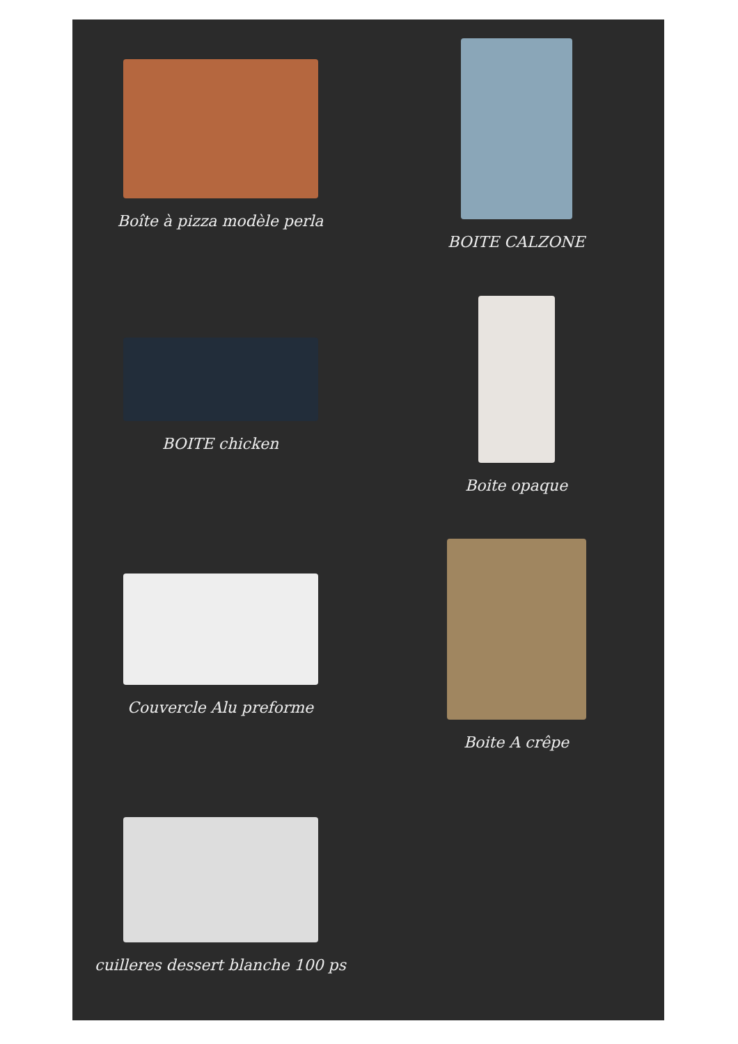Boîte à pizza modèle perla
BOITE CALZONE
BOITE chicken
Boite opaque
Couvercle Alu preforme
Boite A crêpe
cuilleres dessert blanche 100 ps